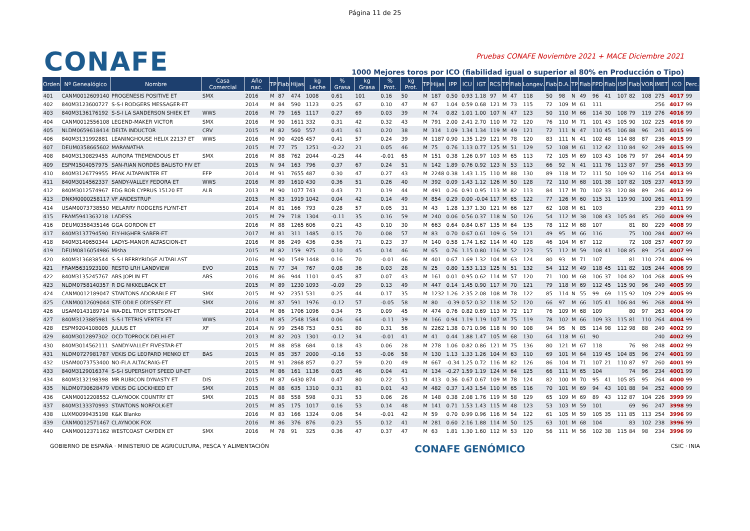Página 11 de 25
CONAFE
Pruebas CONAFE Noviembre 2021 + MACE Diciembre 2021
1000 Mejores toros por ICO (fiabilidad igual o superior al 80% en Producción o Tipo)
| Orden | Nº Genealógico | Nombre | Casa Comercial | Año nac. | TP | Fiab | Hijas | kg Leche | % Grasa | kg Grasa | % Prot. | kg Prot. | TP | Hijas | IPP | ICU | IGT | RCS | TP | Fiab | Longev. | Fiab | D.A. | TP | Fiab | FPD | Fiab | ISP | Fiab | VOR | IMET | ICO | Perc. |
| --- | --- | --- | --- | --- | --- | --- | --- | --- | --- | --- | --- | --- | --- | --- | --- | --- | --- | --- | --- | --- | --- | --- | --- | --- | --- | --- | --- | --- | --- | --- | --- | --- | --- |
| 401 | CANM0012609140 | PROGENESIS POSITIVE ET | SMX | 2016 | M | 87 | 474 | 1008 | 0.61 | 101 | 0.16 | 50 | M | 187 | 0.50 | 0.93 | 1.18 | 97 | M | 47 | 118 | 50 | 98 | N | 49 | 96 | 41 | 107 | 82 | 108 | 275 | 4017 | 99 |
| 402 | 840M3123600727 | S-S-I RODGERS MESSAGER-ET | | 2014 | M | 84 | 590 | 1123 | 0.25 | 67 | 0.10 | 47 | M | 67 | 1.04 | 0.59 | 0.68 | 121 | M | 73 | 115 | 72 | 109 | M | 61 | 111 | | | | | 256 | 4017 | 99 |
| 403 | 840M3136176192 | S-S-I LA SANDERSON SHIEK ET | WWS | 2016 | M | 79 | 165 | 1117 | 0.27 | 69 | 0.03 | 39 | M | 74 | 0.82 | 1.01 | 1.00 | 107 | N | 47 | 123 | 50 | 110 | M | 66 | 114 | 30 | 108 | 79 | 119 | 276 | 4016 | 99 |
| 404 | CANM0012556108 | LEGEND-MAKER VICTOR | SMX | 2016 | M | 90 | 1611 | 332 | 0.31 | 42 | 0.32 | 43 | M | 791 | 2.00 | 2.41 | 2.70 | 110 | M | 72 | 120 | 76 | 110 | M | 71 | 101 | 43 | 105 | 90 | 102 | 225 | 4016 | 99 |
| 405 | NLDM0659618414 | DELTA INDUCTOR | CRV | 2015 | M | 82 | 560 | 557 | 0.41 | 61 | 0.20 | 38 | M | 314 | 1.09 | 1.34 | 1.34 | 119 | M | 49 | 121 | 72 | 111 | N | 47 | 110 | 45 | 106 | 88 | 96 | 241 | 4015 | 99 |
| 406 | 840M3131992881 | LEANINGHOUSE HELIX 22137 ET | WWS | 2016 | M | 90 | 4205 | 457 | 0.41 | 57 | 0.24 | 39 | M | 1187 | 0.90 | 1.35 | 1.29 | 121 | M | 78 | 120 | 83 | 111 | N | 41 | 102 | 48 | 114 | 88 | 87 | 236 | 4015 | 99 |
| 407 | DEUM0358665602 | MARANATHA | | 2015 | M | 77 | 75 | 1251 | -0.22 | 21 | 0.05 | 46 | M | 75 | 0.76 | 1.13 | 0.77 | 125 | M | 51 | 129 | 52 | 108 | M | 61 | 112 | 42 | 110 | 84 | 92 | 249 | 4015 | 99 |
| 408 | 840M3130829455 | AURORA TREMENDOUS ET | SMX | 2016 | M | 88 | 762 | 2044 | -0.25 | 44 | -0.01 | 65 | M | 151 | 0.38 | 1.26 | 0.97 | 103 | M | 65 | 113 | 72 | 105 | M | 69 | 103 | 43 | 106 | 79 | 97 | 264 | 4014 | 99 |
| 409 | ESPM1504057975 | SAN-RIAN NORDÉS BALISTO FIV ET | | 2015 | N | 94 | 163 | 796 | 0.37 | 67 | 0.24 | 51 | N | 142 | 1.89 | 0.76 | 0.92 | 123 | N | 53 | 113 | 66 | 92 | N | 41 | 111 | 76 | 113 | 87 | 97 | 256 | 4013 | 99 |
| 410 | 840M3126779955 | PEAK ALTAPAINTER ET | EFP | 2014 | M | 91 | 7655 | 487 | 0.30 | 47 | 0.27 | 43 | M | 2248 | 0.38 | 1.43 | 1.15 | 110 | M | 88 | 130 | 89 | 118 | M | 72 | 111 | 50 | 109 | 92 | 116 | 254 | 4013 | 99 |
| 411 | 840M3014562337 | SANDY-VALLEY FEDORA ET | WWS | 2016 | M | 89 | 1610 | 430 | 0.36 | 51 | 0.26 | 40 | M | 392 | 0.09 | 1.43 | 1.12 | 126 | M | 50 | 128 | 72 | 110 | M | 68 | 101 | 38 | 107 | 82 | 105 | 237 | 4013 | 99 |
| 412 | 840M3012574967 | EDG BOB CYPRUS 15120 ET | ALB | 2013 | M | 90 | 1077 | 743 | 0.43 | 71 | 0.19 | 44 | M | 491 | 0.26 | 0.91 | 0.95 | 113 | M | 82 | 113 | 84 | 117 | M | 70 | 102 | 33 | 120 | 88 | 89 | 246 | 4012 | 99 |
| 413 | DNKM0000258117 | VF ANDESTRUP | | 2015 | M | 83 | 1919 | 1042 | 0.04 | 42 | 0.14 | 49 | M | 854 | 0.29 | 0.00 | -0.04 | 117 | M | 65 | 122 | 77 | 126 | M | 60 | 115 | 31 | 119 | 90 | 100 | 261 | 4011 | 99 |
| 414 | USAM0073738550 | MELARRY RODGERS FLYNT-ET | | 2014 | M | 81 | 166 | 793 | 0.28 | 57 | 0.05 | 31 | M | 43 | 1.28 | 1.37 | 1.30 | 121 | M | 66 | 127 | 62 | 108 | M | 61 | 103 | | | | | 239 | 4011 | 99 |
| 415 | FRAM5941363218 | LADESS | | 2015 | M | 79 | 718 | 1304 | -0.11 | 35 | 0.16 | 59 | M | 240 | 0.06 | 0.56 | 0.37 | 118 | N | 50 | 126 | 54 | 112 | M | 38 | 108 | 43 | 105 | 84 | 85 | 260 | 4009 | 99 |
| 416 | DEUM0358435146 | GGA GORDON ET | | 2016 | M | 88 | 1265 | 606 | 0.21 | 43 | 0.10 | 30 | M | 663 | 0.64 | 0.84 | 0.67 | 135 | M | 64 | 135 | 78 | 112 | M | 68 | 107 | | | 81 | 80 | 229 | 4008 | 99 |
| 417 | 840M3137794590 | FLY-HIGHER SABER-ET | | 2017 | M | 81 | 311 | 1485 | 0.15 | 70 | 0.08 | 57 | M | 83 | 0.70 | 0.67 | 0.61 | 109 | G | 59 | 121 | 49 | 95 | M | 66 | 116 | | | 75 | 100 | 284 | 4007 | 99 |
| 418 | 840M3140650344 | LADYS-MANOR ALTASCION-ET | | 2016 | M | 86 | 249 | 436 | 0.56 | 71 | 0.23 | 37 | M | 140 | 0.58 | 1.74 | 1.62 | 114 | M | 40 | 128 | 46 | 104 | M | 67 | 112 | | | 72 | 108 | 257 | 4007 | 99 |
| 419 | DEUM0816054986 | Misha | | 2015 | M | 82 | 159 | 975 | 0.10 | 45 | 0.14 | 46 | M | 65 | 0.76 | 1.15 | 0.80 | 116 | M | 52 | 123 | 55 | 112 | M | 59 | 108 | 41 | 108 | 85 | 89 | 254 | 4007 | 99 |
| 420 | 840M3136838544 | S-S-I BERRYRIDGE ALTABLAST | | 2016 | M | 90 | 1549 | 1448 | 0.16 | 70 | -0.01 | 46 | M | 401 | 0.67 | 1.69 | 1.32 | 104 | M | 63 | 124 | 80 | 93 | M | 71 | 107 | | | 81 | 110 | 274 | 4006 | 99 |
| 421 | FRAM5631923100 | RESTO LRH LANDVIEW | EVO | 2015 | N | 77 | 34 | 767 | 0.08 | 36 | 0.03 | 28 | N | 25 | 0.80 | 1.53 | 1.13 | 125 | N | 51 | 132 | 54 | 112 | M | 49 | 118 | 45 | 111 | 82 | 105 | 244 | 4006 | 99 |
| 422 | 840M3135245767 | ABS JOPLIN ET | ABS | 2016 | M | 86 | 944 | 1101 | 0.45 | 87 | 0.07 | 43 | M | 161 | 0.01 | 0.95 | 0.62 | 114 | M | 57 | 120 | 71 | 100 | M | 68 | 106 | 37 | 104 | 82 | 104 | 268 | 4005 | 99 |
| 423 | NLDM0758140357 | R DG NIKKELBACK ET | | 2015 | M | 89 | 1230 | 1093 | -0.09 | 29 | 0.13 | 49 | M | 447 | 0.14 | 1.45 | 0.90 | 117 | M | 70 | 121 | 79 | 118 | M | 69 | 112 | 45 | 115 | 90 | 96 | 249 | 4005 | 99 |
| 424 | CANM0012189047 | STANTONS ADORABLE ET | SMX | 2015 | M | 92 | 2351 | 531 | 0.25 | 44 | 0.17 | 35 | M | 1232 | 1.26 | 2.35 | 2.08 | 108 | M | 78 | 122 | 85 | 114 | N | 55 | 99 | 69 | 115 | 92 | 109 | 229 | 4005 | 99 |
| 425 | CANM0012609044 | STE ODILE ODYSSEY ET | SMX | 2016 | M | 87 | 591 | 1976 | -0.12 | 57 | -0.05 | 58 | M | 80 | -0.39 | 0.52 | 0.32 | 118 | M | 52 | 120 | 66 | 97 | M | 66 | 105 | 41 | 106 | 84 | 96 | 268 | 4004 | 99 |
| 426 | USAM0143189714 | WA-DEL TROY STETSON-ET | | 2014 | M | 86 | 1706 | 1096 | 0.34 | 75 | 0.09 | 45 | M | 474 | 0.76 | 0.82 | 0.69 | 113 | M | 72 | 117 | 76 | 109 | M | 68 | 109 | | | 80 | 97 | 263 | 4004 | 99 |
| 427 | 840M3123885981 | S-S-I TETRIS VERTEX ET | WWS | 2014 | M | 85 | 2548 | 1584 | 0.06 | 64 | -0.11 | 39 | M | 166 | 0.94 | 1.19 | 1.19 | 107 | M | 75 | 119 | 78 | 102 | M | 66 | 109 | 33 | 115 | 81 | 110 | 264 | 4004 | 99 |
| 428 | ESPM9204108005 | JULIUS ET | XF | 2014 | N | 99 | 2548 | 753 | 0.51 | 80 | 0.31 | 56 | N | 2262 | 1.38 | 0.71 | 0.96 | 118 | N | 90 | 108 | 94 | 95 | N | 85 | 114 | 98 | 112 | 98 | 88 | 249 | 4002 | 99 |
| 429 | 840M3012897302 | OCD TOPROCK DELHI-ET | | 2013 | M | 82 | 203 | 1301 | -0.12 | 34 | -0.01 | 41 | M | 41 | 0.44 | 1.88 | 1.47 | 105 | M | 68 | 130 | 64 | 118 | M | 61 | 90 | | | | | 240 | 4002 | 99 |
| 430 | 840M3014562111 | SANDY-VALLEY FIVESTAR-ET | | 2015 | M | 88 | 858 | 684 | 0.18 | 43 | 0.06 | 28 | M | 278 | 1.06 | 0.82 | 0.86 | 121 | M | 75 | 136 | 80 | 121 | M | 67 | 118 | | | 76 | 98 | 248 | 4002 | 99 |
| 431 | NLDM0727981787 | VEKIS DG LEOPARD MENKO ET | BAS | 2015 | M | 85 | 357 | 2000 | -0.16 | 53 | -0.06 | 58 | M | 130 | 1.13 | 1.33 | 1.26 | 104 | M | 63 | 110 | 69 | 101 | M | 64 | 119 | 45 | 104 | 85 | 96 | 274 | 4001 | 99 |
| 432 | USAM0073753400 | NO-FLA ALTACRAIG-ET | | 2015 | M | 91 | 2868 | 857 | 0.27 | 59 | 0.20 | 49 | M | 667 | -0.34 | 1.25 | 0.72 | 116 | M | 82 | 126 | 86 | 104 | M | 71 | 107 | 21 | 110 | 87 | 97 | 260 | 4001 | 99 |
| 433 | 840M3129016374 | S-S-I SUPERSHOT SPEED UP-ET | | 2015 | M | 86 | 161 | 1136 | 0.05 | 46 | 0.04 | 41 | M | 134 | -0.27 | 1.59 | 1.19 | 124 | M | 64 | 125 | 66 | 111 | M | 65 | 104 | | | 74 | 96 | 234 | 4001 | 99 |
| 434 | 840M3132198398 | MR RUBICON DYNASTY ET | DIS | 2015 | M | 87 | 6430 | 874 | 0.47 | 80 | 0.22 | 51 | M | 413 | 0.36 | 0.67 | 0.67 | 109 | M | 78 | 124 | 82 | 100 | M | 70 | 95 | 41 | 105 | 85 | 95 | 264 | 4000 | 99 |
| 435 | NLDM0730628479 | VEKIS DG LOCKHEED ET | SMX | 2015 | M | 88 | 635 | 1310 | 0.31 | 81 | 0.01 | 43 | M | 482 | 0.37 | 1.43 | 1.54 | 110 | M | 65 | 116 | 70 | 101 | M | 69 | 94 | 43 | 101 | 88 | 94 | 252 | 4000 | 99 |
| 436 | CANM0012208552 | CLAYNOOK COUNTRY ET | SMX | 2015 | M | 88 | 558 | 598 | 0.31 | 53 | 0.06 | 26 | M | 148 | 0.38 | 2.08 | 1.76 | 119 | M | 58 | 129 | 65 | 109 | M | 69 | 89 | 43 | 112 | 87 | 104 | 226 | 3999 | 99 |
| 437 | 840M3133370993 | STANTONS NORFOLK-ET | | 2015 | M | 85 | 175 | 1017 | 0.16 | 53 | 0.14 | 48 | M | 141 | 0.71 | 1.53 | 1.43 | 115 | M | 48 | 123 | 53 | 103 | M | 59 | 101 | | | 69 | 96 | 247 | 3998 | 99 |
| 438 | LUXM0099435198 | K&K Blanko | | 2016 | M | 83 | 166 | 1324 | 0.06 | 54 | -0.01 | 42 | M | 59 | 0.70 | 0.99 | 0.96 | 116 | M | 54 | 122 | 61 | 105 | M | 59 | 105 | 35 | 111 | 85 | 113 | 254 | 3996 | 99 |
| 439 | CANM0012571467 | CLAYNOOK FOX | | 2016 | M | 86 | 376 | 876 | 0.23 | 55 | 0.12 | 41 | M | 281 | 0.60 | 2.16 | 1.88 | 114 | M | 50 | 125 | 63 | 101 | M | 68 | 104 | | | 83 | 102 | 238 | 3996 | 99 |
| 440 | CANM0012371162 | WESTCOAST CAYDEN ET | SMX | 2016 | M | 78 | 91 | 325 | 0.36 | 47 | 0.37 | 47 | M | 63 | 1.81 | 1.30 | 1.60 | 112 | M | 53 | 120 | 56 | 111 | M | 56 | 102 | 38 | 115 | 84 | 98 | 234 | 3996 | 99 |
GOBIERNO DE ESPAÑA · MINISTERIO DE AGRICULTURA, PESCA Y ALIMENTACIÓN CONAFE GENÓMICO CSIC · INIA